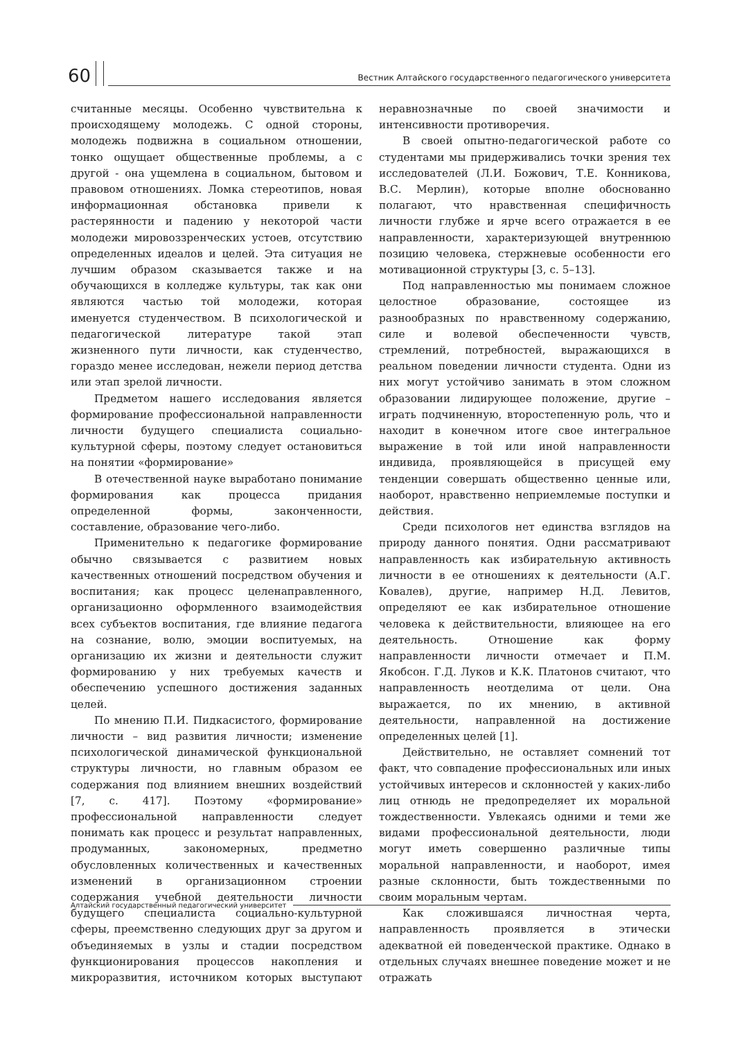60
Вестник Алтайского государственного педагогического университета
считанные месяцы. Особенно чувствительна к происходящему молодежь. С одной стороны, молодежь подвижна в социальном отношении, тонко ощущает общественные проблемы, а с другой - она ущемлена в социальном, бытовом и правовом отношениях. Ломка стереотипов, новая информационная обстановка привели к растерянности и падению у некоторой части молодежи мировоззренческих устоев, отсутствию определенных идеалов и целей. Эта ситуация не лучшим образом сказывается также и на обучающихся в колледже культуры, так как они являются частью той молодежи, которая именуется студенчеством. В психологической и педагогической литературе такой этап жизненного пути личности, как студенчество, гораздо менее исследован, нежели период детства или этап зрелой личности.
Предметом нашего исследования является формирование профессиональной направленности личности будущего специалиста социально-культурной сферы, поэтому следует остановиться на понятии «формирование»
В отечественной науке выработано понимание формирования как процесса придания определенной формы, законченности, составление, образование чего-либо.
Применительно к педагогике формирование обычно связывается с развитием новых качественных отношений посредством обучения и воспитания; как процесс целенаправленного, организационно оформленного взаимодействия всех субъектов воспитания, где влияние педагога на сознание, волю, эмоции воспитуемых, на организацию их жизни и деятельности служит формированию у них требуемых качеств и обеспечению успешного достижения заданных целей.
По мнению П.И. Пидкасистого, формирование личности – вид развития личности; изменение психологической динамической функциональной структуры личности, но главным образом ее содержания под влиянием внешних воздействий [7, с. 417]. Поэтому «формирование» профессиональной направленности следует понимать как процесс и результат направленных, продуманных, закономерных, предметно обусловленных количественных и качественных изменений в организационном строении содержания учебной деятельности личности будущего специалиста социально-культурной сферы, преемственно следующих друг за другом и объединяемых в узлы и стадии посредством функционирования процессов накопления и микроразвития, источником которых выступают неравнозначные по своей значимости и интенсивности противоречия.
В своей опытно-педагогической работе со студентами мы придерживались точки зрения тех исследователей (Л.И. Божович, Т.Е. Конникова, В.С. Мерлин), которые вполне обоснованно полагают, что нравственная специфичность личности глубже и ярче всего отражается в ее направленности, характеризующей внутреннюю позицию человека, стержневые особенности его мотивационной структуры [3, с. 5–13].
Под направленностью мы понимаем сложное целостное образование, состоящее из разнообразных по нравственному содержанию, силе и волевой обеспеченности чувств, стремлений, потребностей, выражающихся в реальном поведении личности студента. Одни из них могут устойчиво занимать в этом сложном образовании лидирующее положение, другие – играть подчиненную, второстепенную роль, что и находит в конечном итоге свое интегральное выражение в той или иной направленности индивида, проявляющейся в присущей ему тенденции совершать общественно ценные или, наоборот, нравственно неприемлемые поступки и действия.
Среди психологов нет единства взглядов на природу данного понятия. Одни рассматривают направленность как избирательную активность личности в ее отношениях к деятельности (А.Г. Ковалев), другие, например Н.Д. Левитов, определяют ее как избирательное отношение человека к действительности, влияющее на его деятельность. Отношение как форму направленности личности отмечает и П.М. Якобсон. Г.Д. Луков и К.К. Платонов считают, что направленность неотделима от цели. Она выражается, по их мнению, в активной деятельности, направленной на достижение определенных целей [1].
Действительно, не оставляет сомнений тот факт, что совпадение профессиональных или иных устойчивых интересов и склонностей у каких-либо лиц отнюдь не предопределяет их моральной тождественности. Увлекаясь одними и теми же видами профессиональной деятельности, люди могут иметь совершенно различные типы моральной направленности, и наоборот, имея разные склонности, быть тождественными по своим моральным чертам.
Как сложившаяся личностная черта, направленность проявляется в этически адекватной ей поведенческой практике. Однако в отдельных случаях внешнее поведение может и не отражать
Алтайский государственный педагогический университет